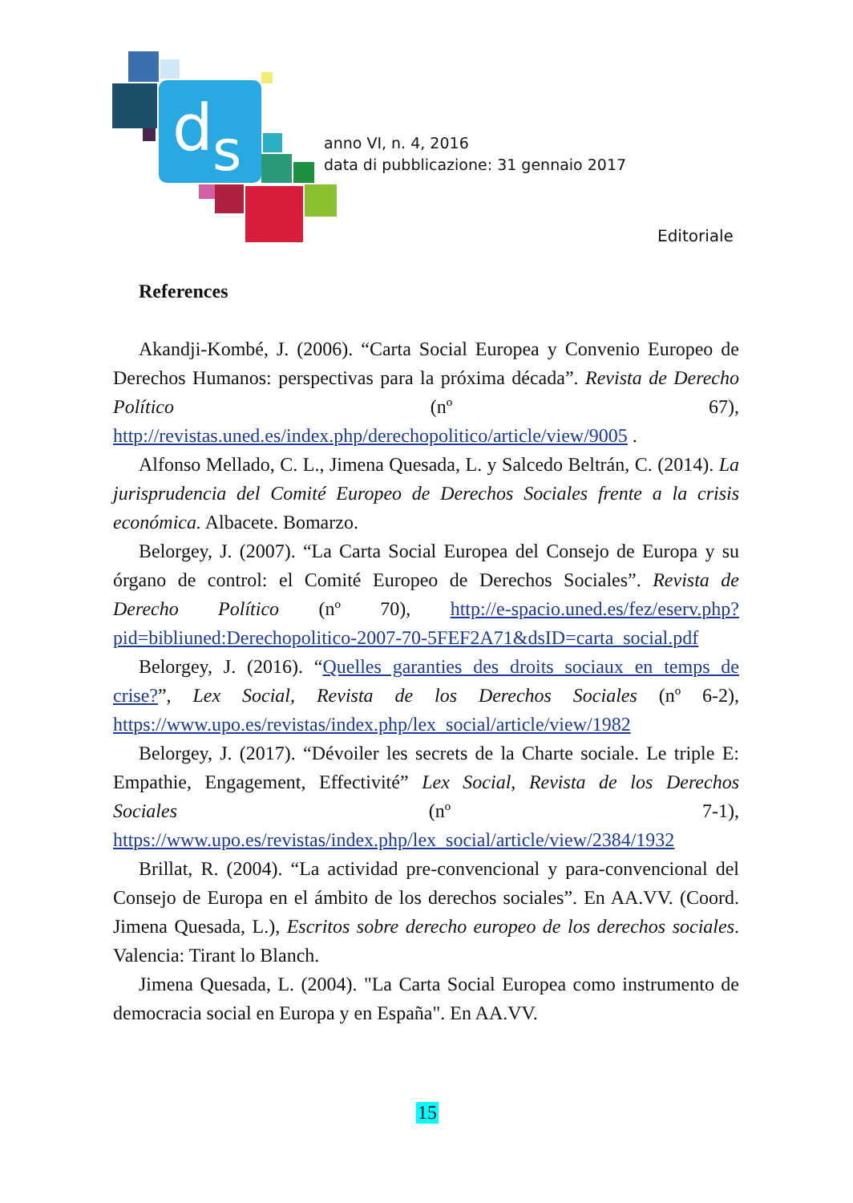d
s
anno VI, n. 4, 2016
data di pubblicazione: 31 gennaio 2017
Editoriale
References
Akandji-Kombé, J. (2006). “Carta Social Europea y Convenio Europeo de Derechos Humanos: perspectivas para la próxima década”. Revista de Derecho Político (nº 67), http://revistas.uned.es/index.php/derechopolitico/article/view/9005 .
Alfonso Mellado, C. L., Jimena Quesada, L. y Salcedo Beltrán, C. (2014). La jurisprudencia del Comité Europeo de Derechos Sociales frente a la crisis económica. Albacete. Bomarzo.
Belorgey, J. (2007). “La Carta Social Europea del Consejo de Europa y su órgano de control: el Comité Europeo de Derechos Sociales”. Revista de Derecho Político (nº 70), http://e-spacio.uned.es/fez/eserv.php?pid=bibliuned:Derechopolitico-2007-70-5FEF2A71&dsID=carta_social.pdf
Belorgey, J. (2016). “Quelles garanties des droits sociaux en temps de crise?”, Lex Social, Revista de los Derechos Sociales (nº 6-2), https://www.upo.es/revistas/index.php/lex_social/article/view/1982
Belorgey, J. (2017). “Dévoiler les secrets de la Charte sociale. Le triple E: Empathie, Engagement, Effectivité” Lex Social, Revista de los Derechos Sociales (nº 7-1), https://www.upo.es/revistas/index.php/lex_social/article/view/2384/1932
Brillat, R. (2004). “La actividad pre-convencional y para-convencional del Consejo de Europa en el ámbito de los derechos sociales”. En AA.VV. (Coord. Jimena Quesada, L.), Escritos sobre derecho europeo de los derechos sociales. Valencia: Tirant lo Blanch.
Jimena Quesada, L. (2004). "La Carta Social Europea como instrumento de democracia social en Europa y en España". En AA.VV.
15